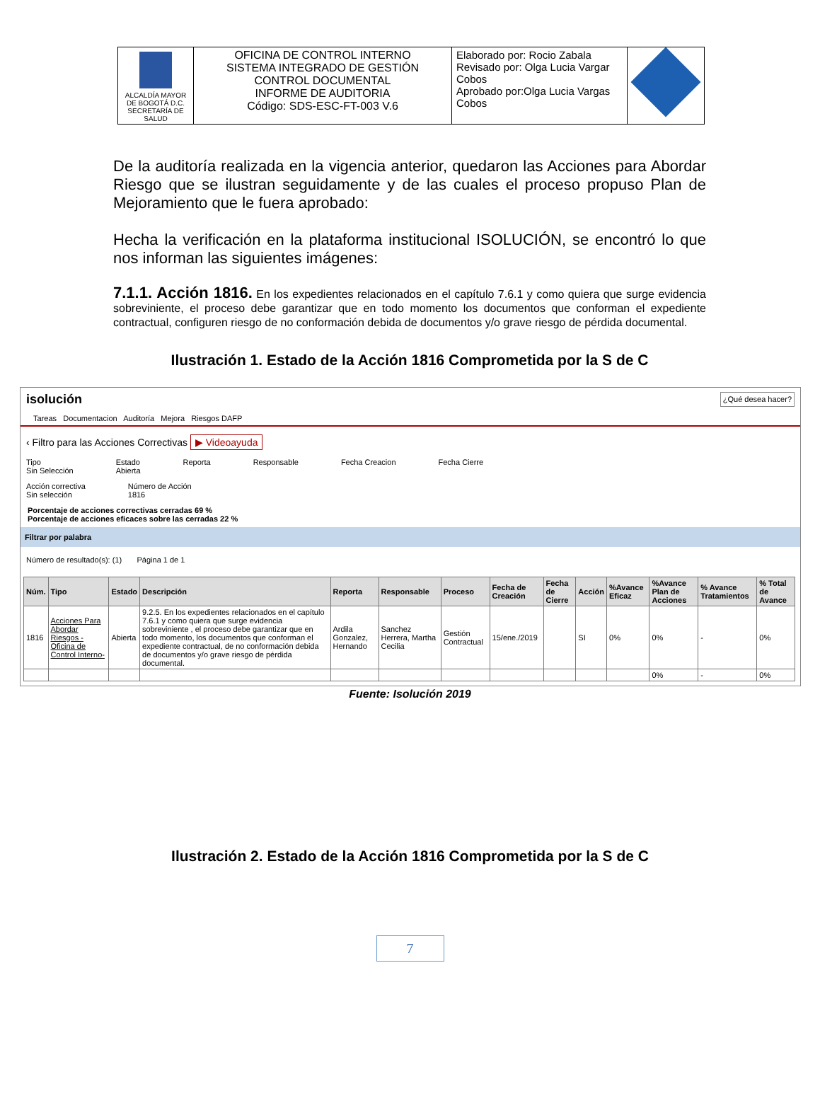| ALCALDÍA MAYOR DE BOGOTÁ D.C. SECRETARÍA DE SALUD | OFICINA DE CONTROL INTERNO SISTEMA INTEGRADO DE GESTIÓN CONTROL DOCUMENTAL INFORME DE AUDITORIA Código: SDS-ESC-FT-003 V.6 | Elaborado por: Rocio Zabala Revisado por: Olga Lucia Vargar Cobos Aprobado por:Olga Lucia Vargas Cobos | |
De la auditoría realizada en la vigencia anterior, quedaron las Acciones para Abordar Riesgo que se ilustran seguidamente y de las cuales el proceso propuso Plan de Mejoramiento que le fuera aprobado:
Hecha la verificación en la plataforma institucional ISOLUCIÓN, se encontró lo que nos informan las siguientes imágenes:
7.1.1. Acción 1816. En los expedientes relacionados en el capítulo 7.6.1 y como quiera que surge evidencia sobreviniente, el proceso debe garantizar que en todo momento los documentos que conforman el expediente contractual, configuren riesgo de no conformación debida de documentos y/o grave riesgo de pérdida documental.
Ilustración 1. Estado de la Acción 1816 Comprometida por la S de C
isolución ¿Qué desea hacer?
Tareas Documentacion Auditoría Mejora Riesgos DAFP
‹ Filtro para las Acciones Correctivas ▶ Videoayuda
Tipo
Sin Selección Estado
Abierta Reporta Responsable Fecha Creacion Fecha Cierre
Acción correctiva
Sin selección Número de Acción
1816
Porcentaje de acciones correctivas cerradas 69 %
Porcentaje de acciones eficaces sobre las cerradas 22 %
Filtrar por palabra
Número de resultado(s): (1) Página 1 de 1
| Núm. | Tipo | Estado | Descripción | Reporta | Responsable | Proceso | Fecha de Creación | Fecha de Cierre | Acción | %Avance Eficaz | %Avance Plan de Acciones | % Avance Tratamientos | % Total de Avance |
| --- | --- | --- | --- | --- | --- | --- | --- | --- | --- | --- | --- | --- | --- |
| 1816 | Acciones Para Abordar Riesgos -Oficina de Control Interno- | Abierta | 9.2.5. En los expedientes relacionados en el capítulo 7.6.1 y como quiera que surge evidencia sobreviniente , el proceso debe garantizar que en todo momento, los documentos que conforman el expediente contractual, de no conformación debida de documentos y/o grave riesgo de pérdida documental. | Ardila Gonzalez, Hernando | Sanchez Herrera, Martha Cecilia | Gestión Contractual | 15/ene./2019 | | SI | 0% | 0% | - | 0% |
| | | | | | | | | | | | 0% | - | 0% |
Fuente: Isolución 2019
Ilustración 2. Estado de la Acción 1816 Comprometida por la S de C
7